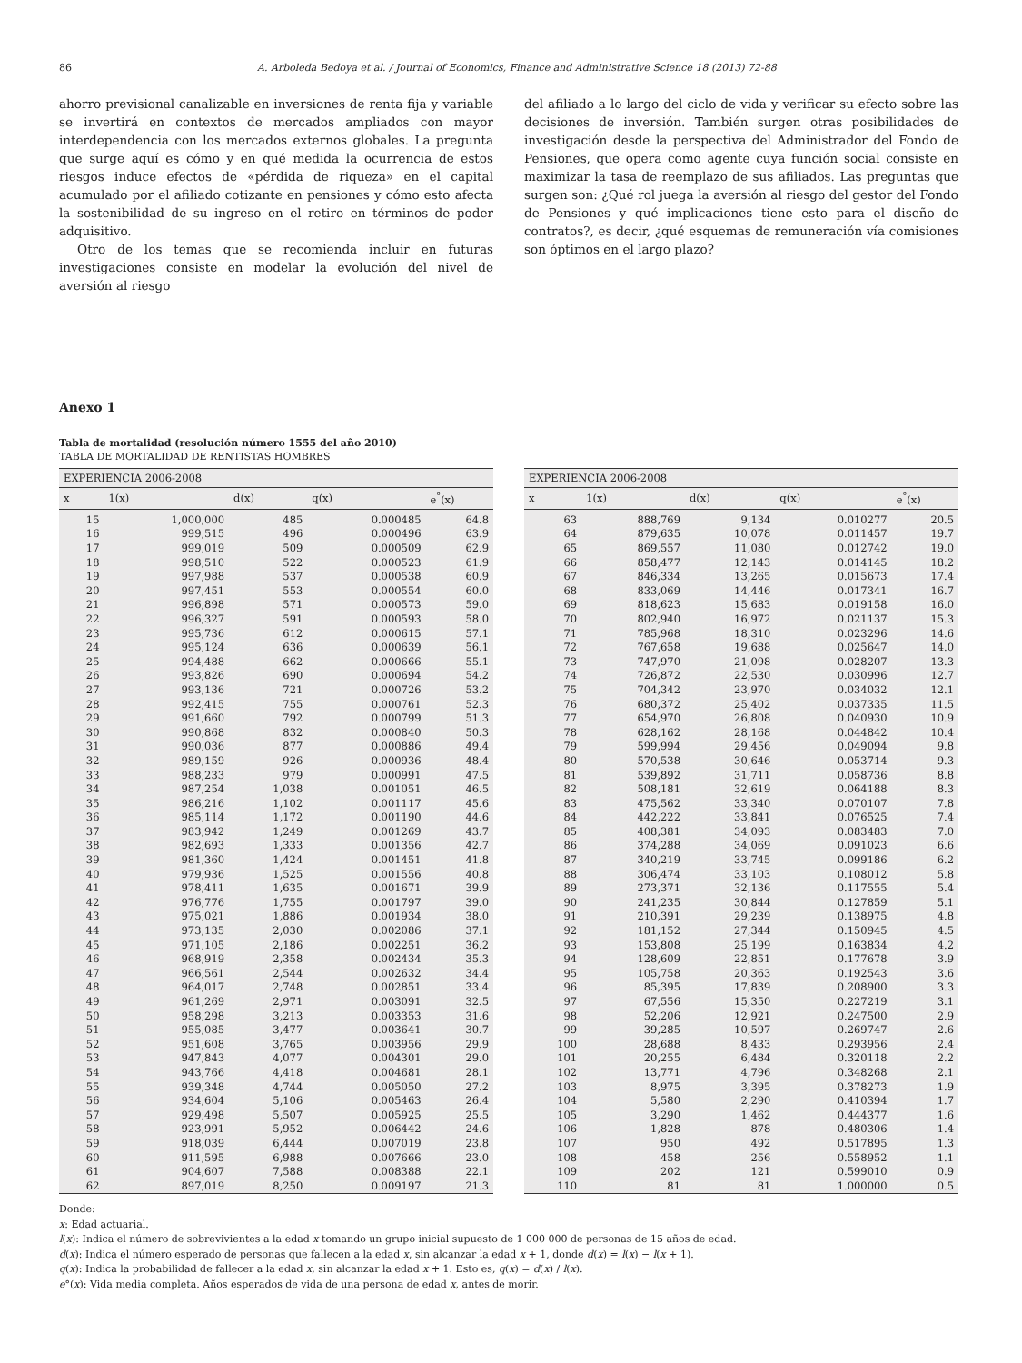86 A. Arboleda Bedoya et al. / Journal of Economics, Finance and Administrative Science 18 (2013) 72-88
ahorro previsional canalizable en inversiones de renta fija y variable se invertirá en contextos de mercados ampliados con mayor interdependencia con los mercados externos globales. La pregunta que surge aquí es cómo y en qué medida la ocurrencia de estos riesgos induce efectos de «pérdida de riqueza» en el capital acumulado por el afiliado cotizante en pensiones y cómo esto afecta la sostenibilidad de su ingreso en el retiro en términos de poder adquisitivo.
Otro de los temas que se recomienda incluir en futuras investigaciones consiste en modelar la evolución del nivel de aversión al riesgo
del afiliado a lo largo del ciclo de vida y verificar su efecto sobre las decisiones de inversión. También surgen otras posibilidades de investigación desde la perspectiva del Administrador del Fondo de Pensiones, que opera como agente cuya función social consiste en maximizar la tasa de reemplazo de sus afiliados. Las preguntas que surgen son: ¿Qué rol juega la aversión al riesgo del gestor del Fondo de Pensiones y qué implicaciones tiene esto para el diseño de contratos?, es decir, ¿qué esquemas de remuneración vía comisiones son óptimos en el largo plazo?
Anexo 1
Tabla de mortalidad (resolución número 1555 del año 2010)
TABLA DE MORTALIDAD DE RENTISTAS HOMBRES
| EXPERIENCIA 2006-2008 | | | | |
| --- | --- | --- | --- | --- |
| x | 1(x) | d(x) | q(x) | e<sup>°</sup>(x) |
| 15 | 1,000,000 | 485 | 0.000485 | 64.8 |
| 16 | 999,515 | 496 | 0.000496 | 63.9 |
| 17 | 999,019 | 509 | 0.000509 | 62.9 |
| 18 | 998,510 | 522 | 0.000523 | 61.9 |
| 19 | 997,988 | 537 | 0.000538 | 60.9 |
| 20 | 997,451 | 553 | 0.000554 | 60.0 |
| 21 | 996,898 | 571 | 0.000573 | 59.0 |
| 22 | 996,327 | 591 | 0.000593 | 58.0 |
| 23 | 995,736 | 612 | 0.000615 | 57.1 |
| 24 | 995,124 | 636 | 0.000639 | 56.1 |
| 25 | 994,488 | 662 | 0.000666 | 55.1 |
| 26 | 993,826 | 690 | 0.000694 | 54.2 |
| 27 | 993,136 | 721 | 0.000726 | 53.2 |
| 28 | 992,415 | 755 | 0.000761 | 52.3 |
| 29 | 991,660 | 792 | 0.000799 | 51.3 |
| 30 | 990,868 | 832 | 0.000840 | 50.3 |
| 31 | 990,036 | 877 | 0.000886 | 49.4 |
| 32 | 989,159 | 926 | 0.000936 | 48.4 |
| 33 | 988,233 | 979 | 0.000991 | 47.5 |
| 34 | 987,254 | 1,038 | 0.001051 | 46.5 |
| 35 | 986,216 | 1,102 | 0.001117 | 45.6 |
| 36 | 985,114 | 1,172 | 0.001190 | 44.6 |
| 37 | 983,942 | 1,249 | 0.001269 | 43.7 |
| 38 | 982,693 | 1,333 | 0.001356 | 42.7 |
| 39 | 981,360 | 1,424 | 0.001451 | 41.8 |
| 40 | 979,936 | 1,525 | 0.001556 | 40.8 |
| 41 | 978,411 | 1,635 | 0.001671 | 39.9 |
| 42 | 976,776 | 1,755 | 0.001797 | 39.0 |
| 43 | 975,021 | 1,886 | 0.001934 | 38.0 |
| 44 | 973,135 | 2,030 | 0.002086 | 37.1 |
| 45 | 971,105 | 2,186 | 0.002251 | 36.2 |
| 46 | 968,919 | 2,358 | 0.002434 | 35.3 |
| 47 | 966,561 | 2,544 | 0.002632 | 34.4 |
| 48 | 964,017 | 2,748 | 0.002851 | 33.4 |
| 49 | 961,269 | 2,971 | 0.003091 | 32.5 |
| 50 | 958,298 | 3,213 | 0.003353 | 31.6 |
| 51 | 955,085 | 3,477 | 0.003641 | 30.7 |
| 52 | 951,608 | 3,765 | 0.003956 | 29.9 |
| 53 | 947,843 | 4,077 | 0.004301 | 29.0 |
| 54 | 943,766 | 4,418 | 0.004681 | 28.1 |
| 55 | 939,348 | 4,744 | 0.005050 | 27.2 |
| 56 | 934,604 | 5,106 | 0.005463 | 26.4 |
| 57 | 929,498 | 5,507 | 0.005925 | 25.5 |
| 58 | 923,991 | 5,952 | 0.006442 | 24.6 |
| 59 | 918,039 | 6,444 | 0.007019 | 23.8 |
| 60 | 911,595 | 6,988 | 0.007666 | 23.0 |
| 61 | 904,607 | 7,588 | 0.008388 | 22.1 |
| 62 | 897,019 | 8,250 | 0.009197 | 21.3 |
| EXPERIENCIA 2006-2008 | | | | |
| --- | --- | --- | --- | --- |
| x | 1(x) | d(x) | q(x) | e<sup>°</sup>(x) |
| 63 | 888,769 | 9,134 | 0.010277 | 20.5 |
| 64 | 879,635 | 10,078 | 0.011457 | 19.7 |
| 65 | 869,557 | 11,080 | 0.012742 | 19.0 |
| 66 | 858,477 | 12,143 | 0.014145 | 18.2 |
| 67 | 846,334 | 13,265 | 0.015673 | 17.4 |
| 68 | 833,069 | 14,446 | 0.017341 | 16.7 |
| 69 | 818,623 | 15,683 | 0.019158 | 16.0 |
| 70 | 802,940 | 16,972 | 0.021137 | 15.3 |
| 71 | 785,968 | 18,310 | 0.023296 | 14.6 |
| 72 | 767,658 | 19,688 | 0.025647 | 14.0 |
| 73 | 747,970 | 21,098 | 0.028207 | 13.3 |
| 74 | 726,872 | 22,530 | 0.030996 | 12.7 |
| 75 | 704,342 | 23,970 | 0.034032 | 12.1 |
| 76 | 680,372 | 25,402 | 0.037335 | 11.5 |
| 77 | 654,970 | 26,808 | 0.040930 | 10.9 |
| 78 | 628,162 | 28,168 | 0.044842 | 10.4 |
| 79 | 599,994 | 29,456 | 0.049094 | 9.8 |
| 80 | 570,538 | 30,646 | 0.053714 | 9.3 |
| 81 | 539,892 | 31,711 | 0.058736 | 8.8 |
| 82 | 508,181 | 32,619 | 0.064188 | 8.3 |
| 83 | 475,562 | 33,340 | 0.070107 | 7.8 |
| 84 | 442,222 | 33,841 | 0.076525 | 7.4 |
| 85 | 408,381 | 34,093 | 0.083483 | 7.0 |
| 86 | 374,288 | 34,069 | 0.091023 | 6.6 |
| 87 | 340,219 | 33,745 | 0.099186 | 6.2 |
| 88 | 306,474 | 33,103 | 0.108012 | 5.8 |
| 89 | 273,371 | 32,136 | 0.117555 | 5.4 |
| 90 | 241,235 | 30,844 | 0.127859 | 5.1 |
| 91 | 210,391 | 29,239 | 0.138975 | 4.8 |
| 92 | 181,152 | 27,344 | 0.150945 | 4.5 |
| 93 | 153,808 | 25,199 | 0.163834 | 4.2 |
| 94 | 128,609 | 22,851 | 0.177678 | 3.9 |
| 95 | 105,758 | 20,363 | 0.192543 | 3.6 |
| 96 | 85,395 | 17,839 | 0.208900 | 3.3 |
| 97 | 67,556 | 15,350 | 0.227219 | 3.1 |
| 98 | 52,206 | 12,921 | 0.247500 | 2.9 |
| 99 | 39,285 | 10,597 | 0.269747 | 2.6 |
| 100 | 28,688 | 8,433 | 0.293956 | 2.4 |
| 101 | 20,255 | 6,484 | 0.320118 | 2.2 |
| 102 | 13,771 | 4,796 | 0.348268 | 2.1 |
| 103 | 8,975 | 3,395 | 0.378273 | 1.9 |
| 104 | 5,580 | 2,290 | 0.410394 | 1.7 |
| 105 | 3,290 | 1,462 | 0.444377 | 1.6 |
| 106 | 1,828 | 878 | 0.480306 | 1.4 |
| 107 | 950 | 492 | 0.517895 | 1.3 |
| 108 | 458 | 256 | 0.558952 | 1.1 |
| 109 | 202 | 121 | 0.599010 | 0.9 |
| 110 | 81 | 81 | 1.000000 | 0.5 |
Donde:
x: Edad actuarial.
l(x): Indica el número de sobrevivientes a la edad x tomando un grupo inicial supuesto de 1 000 000 de personas de 15 años de edad.
d(x): Indica el número esperado de personas que fallecen a la edad x, sin alcanzar la edad x + 1, donde d(x) = l(x) − l(x + 1).
q(x): Indica la probabilidad de fallecer a la edad x, sin alcanzar la edad x + 1. Esto es, q(x) = d(x) / l(x).
e°(x): Vida media completa. Años esperados de vida de una persona de edad x, antes de morir.